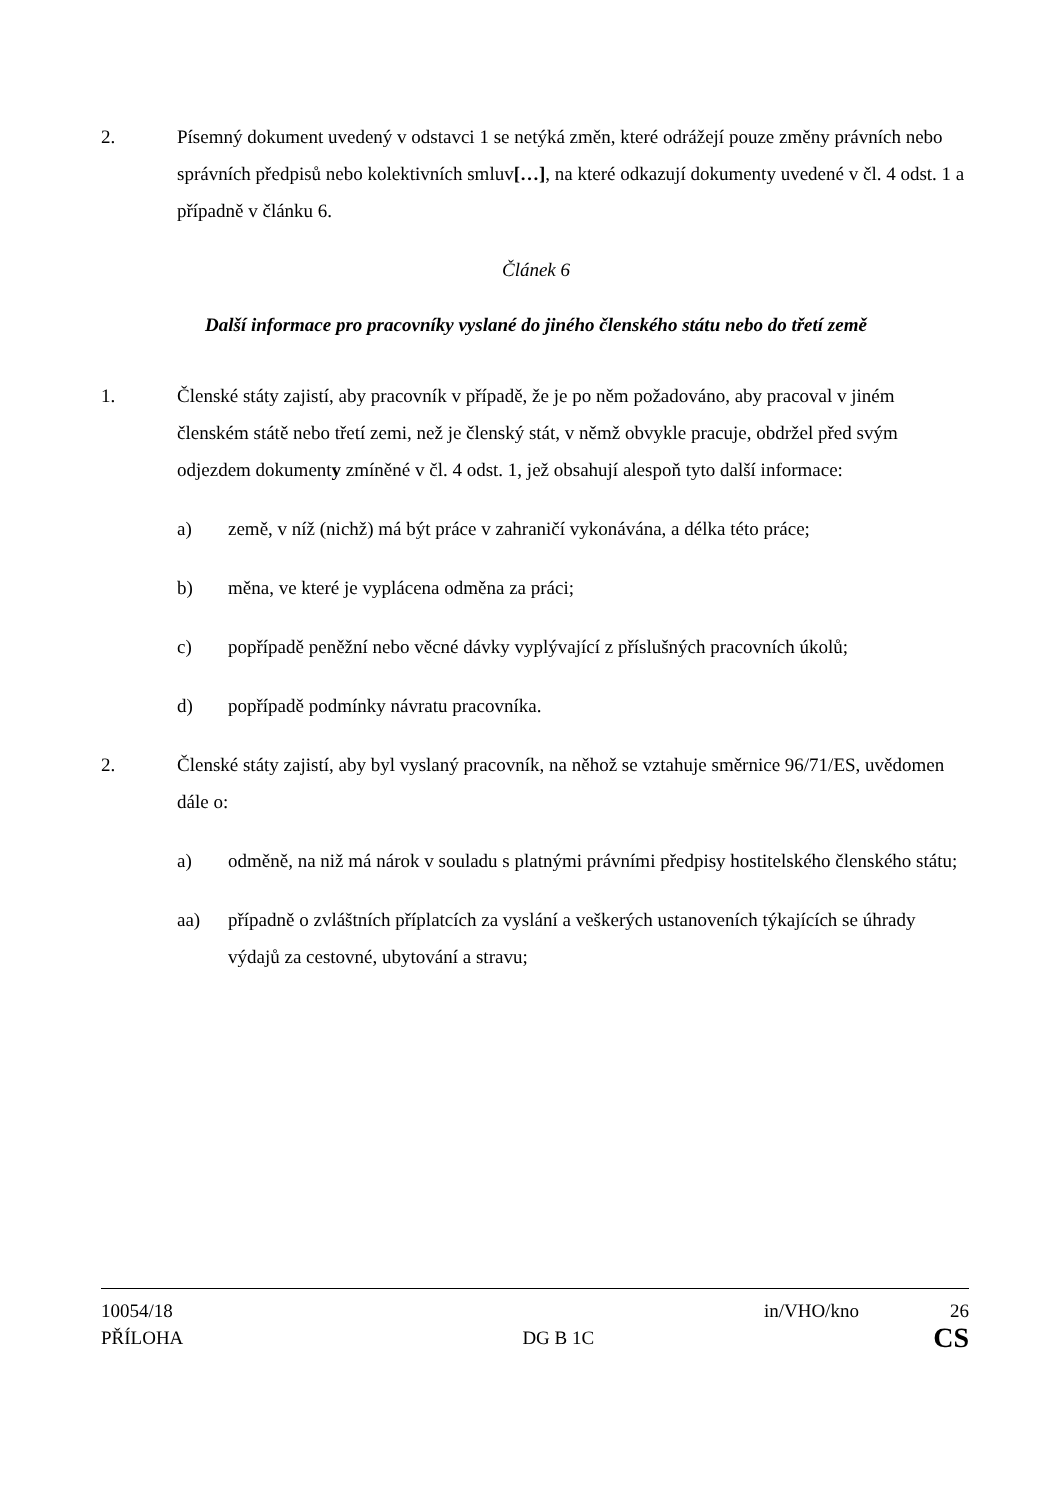2. Písemný dokument uvedený v odstavci 1 se netýká změn, které odrážejí pouze změny právních nebo správních předpisů nebo kolektivních smluv[…], na které odkazují dokumenty uvedené v čl. 4 odst. 1 a případně v článku 6.
Článek 6
Další informace pro pracovníky vyslané do jiného členského státu nebo do třetí země
1. Členské státy zajistí, aby pracovník v případě, že je po něm požadováno, aby pracoval v jiném členském státě nebo třetí zemi, než je členský stát, v němž obvykle pracuje, obdržel před svým odjezdem dokumenty zmíněné v čl. 4 odst. 1, jež obsahují alespoň tyto další informace:
a) země, v níž (nichž) má být práce v zahraničí vykonávána, a délka této práce;
b) měna, ve které je vyplácena odměna za práci;
c) popřípadě peněžní nebo věcné dávky vyplývající z příslušných pracovních úkolů;
d) popřípadě podmínky návratu pracovníka.
2. Členské státy zajistí, aby byl vyslaný pracovník, na něhož se vztahuje směrnice 96/71/ES, uvědomen dále o:
a) odměně, na niž má nárok v souladu s platnými právními předpisy hostitelského členského státu;
aa) případně o zvláštních příplatcích za vyslání a veškerých ustanoveních týkajících se úhrady výdajů za cestovné, ubytování a stravu;
10054/18 in/VHO/kno 26
PŘÍLOHA DG B 1C CS